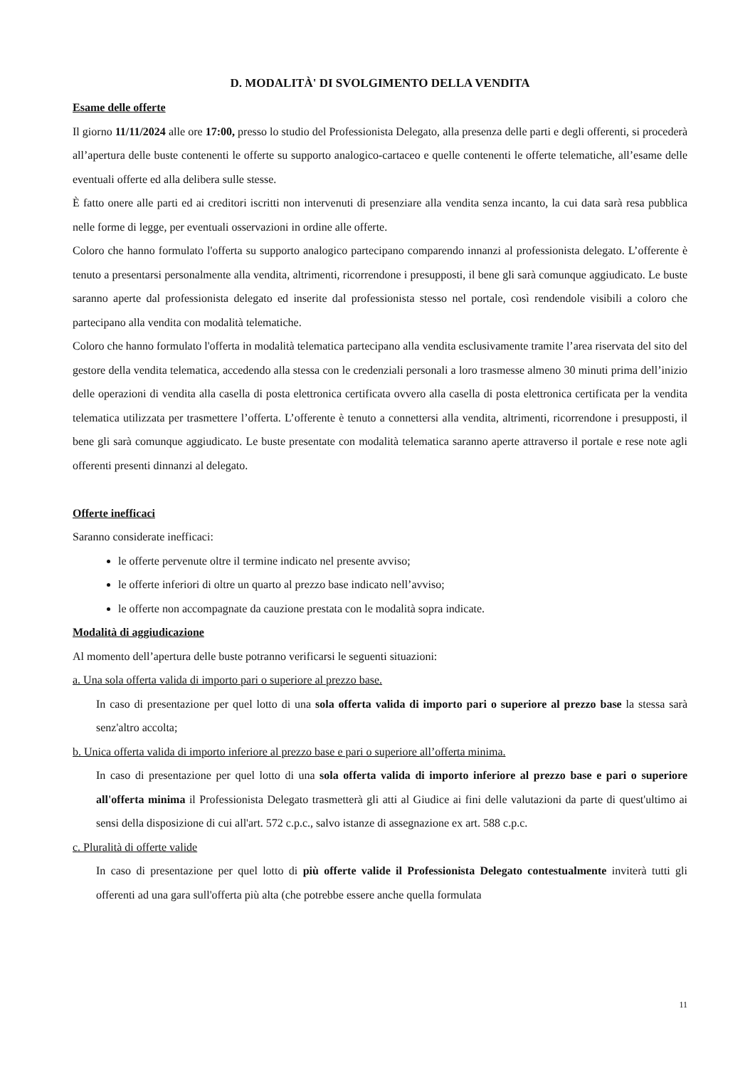D. MODALITÀ' DI SVOLGIMENTO DELLA VENDITA
Esame delle offerte
Il giorno 11/11/2024 alle ore 17:00, presso lo studio del Professionista Delegato, alla presenza delle parti e degli offerenti, si procederà all’apertura delle buste contenenti le offerte su supporto analogico-cartaceo e quelle contenenti le offerte telematiche, all’esame delle eventuali offerte ed alla delibera sulle stesse.
È fatto onere alle parti ed ai creditori iscritti non intervenuti di presenziare alla vendita senza incanto, la cui data sarà resa pubblica nelle forme di legge, per eventuali osservazioni in ordine alle offerte.
Coloro che hanno formulato l'offerta su supporto analogico partecipano comparendo innanzi al professionista delegato. L’offerente è tenuto a presentarsi personalmente alla vendita, altrimenti, ricorrendone i presupposti, il bene gli sarà comunque aggiudicato. Le buste saranno aperte dal professionista delegato ed inserite dal professionista stesso nel portale, così rendendole visibili a coloro che partecipano alla vendita con modalità telematiche.
Coloro che hanno formulato l'offerta in modalità telematica partecipano alla vendita esclusivamente tramite l’area riservata del sito del gestore della vendita telematica, accedendo alla stessa con le credenziali personali a loro trasmesse almeno 30 minuti prima dell’inizio delle operazioni di vendita alla casella di posta elettronica certificata ovvero alla casella di posta elettronica certificata per la vendita telematica utilizzata per trasmettere l’offerta. L’offerente è tenuto a connettersi alla vendita, altrimenti, ricorrendone i presupposti, il bene gli sarà comunque aggiudicato. Le buste presentate con modalità telematica saranno aperte attraverso il portale e rese note agli offerenti presenti dinnanzi al delegato.
Offerte inefficaci
Saranno considerate inefficaci:
le offerte pervenute oltre il termine indicato nel presente avviso;
le offerte inferiori di oltre un quarto al prezzo base indicato nell’avviso;
le offerte non accompagnate da cauzione prestata con le modalità sopra indicate.
Modalità di aggiudicazione
Al momento dell’apertura delle buste potranno verificarsi le seguenti situazioni:
a. Una sola offerta valida di importo pari o superiore al prezzo base.
In caso di presentazione per quel lotto di una sola offerta valida di importo pari o superiore al prezzo base la stessa sarà senz'altro accolta;
b. Unica offerta valida di importo inferiore al prezzo base e pari o superiore all’offerta minima.
In caso di presentazione per quel lotto di una sola offerta valida di importo inferiore al prezzo base e pari o superiore all'offerta minima il Professionista Delegato trasmetterà gli atti al Giudice ai fini delle valutazioni da parte di quest'ultimo ai sensi della disposizione di cui all'art. 572 c.p.c., salvo istanze di assegnazione ex art. 588 c.p.c.
c. Pluralità di offerte valide
In caso di presentazione per quel lotto di più offerte valide il Professionista Delegato contestualmente inviterà tutti gli offerenti ad una gara sull'offerta più alta (che potrebbe essere anche quella formulata
11